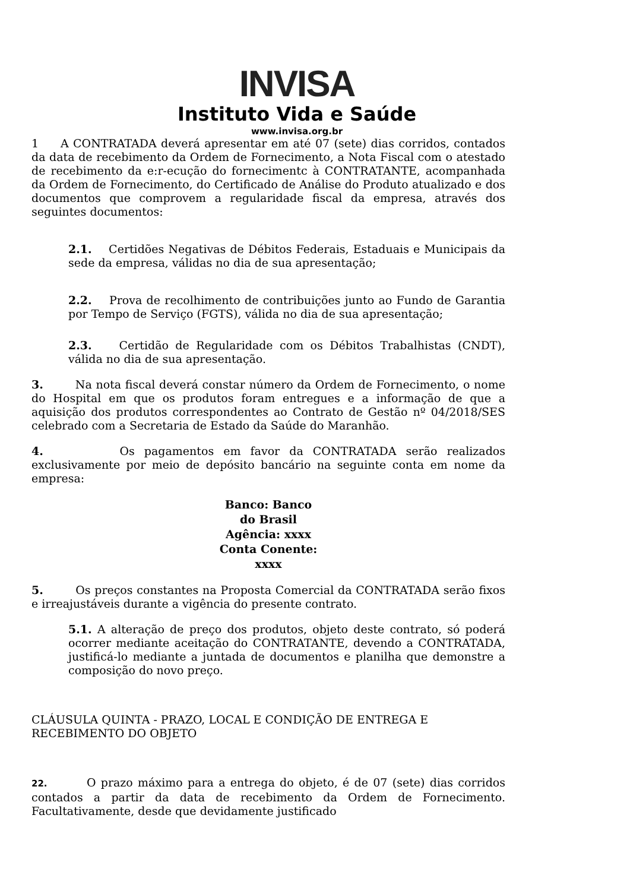INVISA
Instituto Vida e Saúde
www.invisa.org.br
1 A CONTRATADA deverá apresentar em até 07 (sete) dias corridos, contados da data de recebimento da Ordem de Fornecimento, a Nota Fiscal com o atestado de recebimento da e:r-ecução do fornecimentc à CONTRATANTE, acompanhada da Ordem de Fornecimento, do Certificado de Análise do Produto atualizado e dos documentos que comprovem a regularidade fiscal da empresa, através dos seguintes documentos:
2.1. Certidões Negativas de Débitos Federais, Estaduais e Municipais da sede da empresa, válidas no dia de sua apresentação;
2.2. Prova de recolhimento de contribuições junto ao Fundo de Garantia por Tempo de Serviço (FGTS), válida no dia de sua apresentação;
2.3. Certidão de Regularidade com os Débitos Trabalhistas (CNDT), válida no dia de sua apresentação.
3. Na nota fiscal deverá constar número da Ordem de Fornecimento, o nome do Hospital em que os produtos foram entregues e a informação de que a aquisição dos produtos correspondentes ao Contrato de Gestão nº 04/2018/SES celebrado com a Secretaria de Estado da Saúde do Maranhão.
4. Os pagamentos em favor da CONTRATADA serão realizados exclusivamente por meio de depósito bancário na seguinte conta em nome da empresa:
Banco: Banco
do Brasil
Agência: xxxx
Conta Conente:
xxxx
5. Os preços constantes na Proposta Comercial da CONTRATADA serão fixos e irreajustáveis durante a vigência do presente contrato.
5.1. A alteração de preço dos produtos, objeto deste contrato, só poderá ocorrer mediante aceitação do CONTRATANTE, devendo a CONTRATADA, justificá-lo mediante a juntada de documentos e planilha que demonstre a composição do novo preço.
CLÁUSULA QUINTA - PRAZO, LOCAL E CONDIÇÃO DE ENTREGA E RECEBIMENTO DO OBJETO
22. O prazo máximo para a entrega do objeto, é de 07 (sete) dias corridos contados a partir da data de recebimento da Ordem de Fornecimento. Facultativamente, desde que devidamente justificado